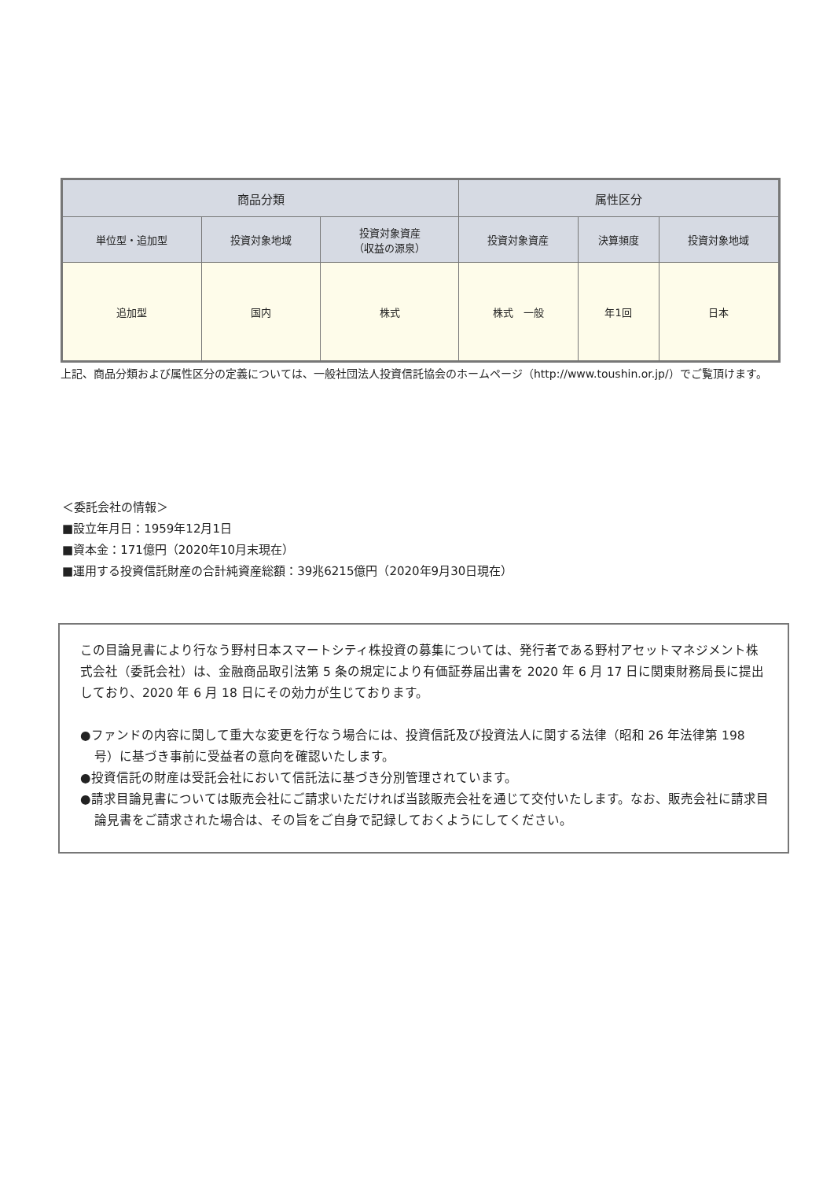| 商品分類 | | | 属性区分 | | |
| --- | --- | --- | --- | --- | --- |
| 単位型・追加型 | 投資対象地域 | 投資対象資産 （収益の源泉） | 投資対象資産 | 決算頻度 | 投資対象地域 |
| 追加型 | 国内 | 株式 | 株式 一般 | 年1回 | 日本 |
上記、商品分類および属性区分の定義については、一般社団法人投資信託協会のホームページ（http://www.toushin.or.jp/）でご覧頂けます。
＜委託会社の情報＞
■設立年月日：1959年12月1日
■資本金：171億円（2020年10月末現在）
■運用する投資信託財産の合計純資産総額：39兆6215億円（2020年9月30日現在）
この目論見書により行なう野村日本スマートシティ株投資の募集については、発行者である野村アセットマネジメント株式会社（委託会社）は、金融商品取引法第 5 条の規定により有価証券届出書を 2020 年 6 月 17 日に関東財務局長に提出しており、2020 年 6 月 18 日にその効力が生じております。
●ファンドの内容に関して重大な変更を行なう場合には、投資信託及び投資法人に関する法律（昭和 26 年法律第 198 号）に基づき事前に受益者の意向を確認いたします。
●投資信託の財産は受託会社において信託法に基づき分別管理されています。
●請求目論見書については販売会社にご請求いただければ当該販売会社を通じて交付いたします。なお、販売会社に請求目論見書をご請求された場合は、その旨をご自身で記録しておくようにしてください。